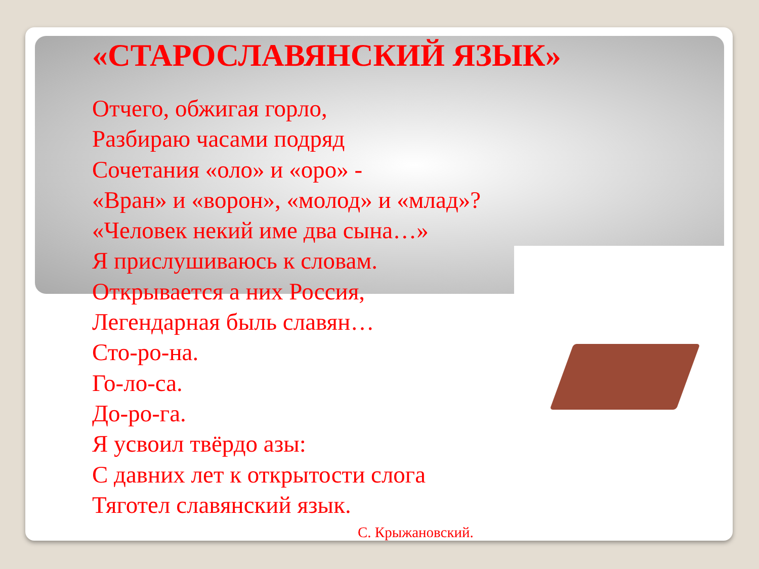«СТАРОСЛАВЯНСКИЙ ЯЗЫК»
Отчего, обжигая горло,
Разбираю часами подряд
Сочетания «оло» и «оро» -
«Вран» и «ворон», «молод» и «млад»?
«Человек некий име два сына…»
Я прислушиваюсь к словам.
Открывается а них Россия,
Легендарная быль славян…
Сто-ро-на.
Го-ло-са.
До-ро-га.
Я усвоил твёрдо азы:
С давних лет к открытости слога
Тяготел славянский язык.
С. Крыжановский.